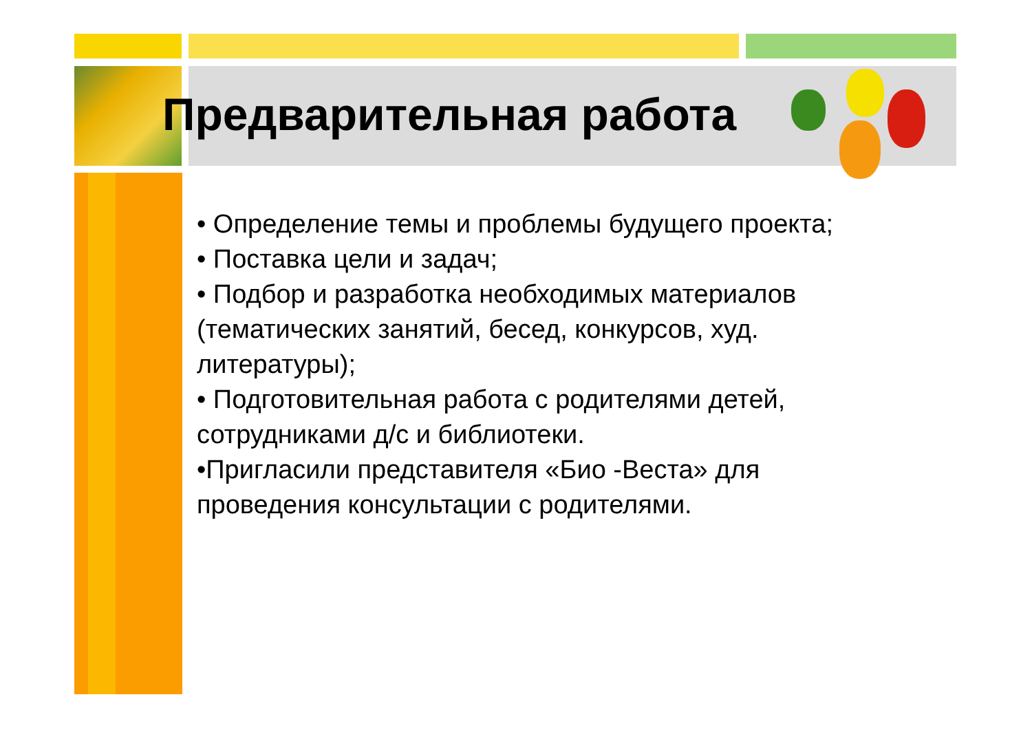Предварительная работа
• Определение темы и проблемы будущего проекта;
• Поставка цели и задач;
• Подбор и разработка необходимых материалов (тематических занятий, бесед, конкурсов, худ. литературы);
• Подготовительная работа с родителями детей, сотрудниками д/с и библиотеки.
•Пригласили представителя «Био -Веста» для проведения консультации с родителями.